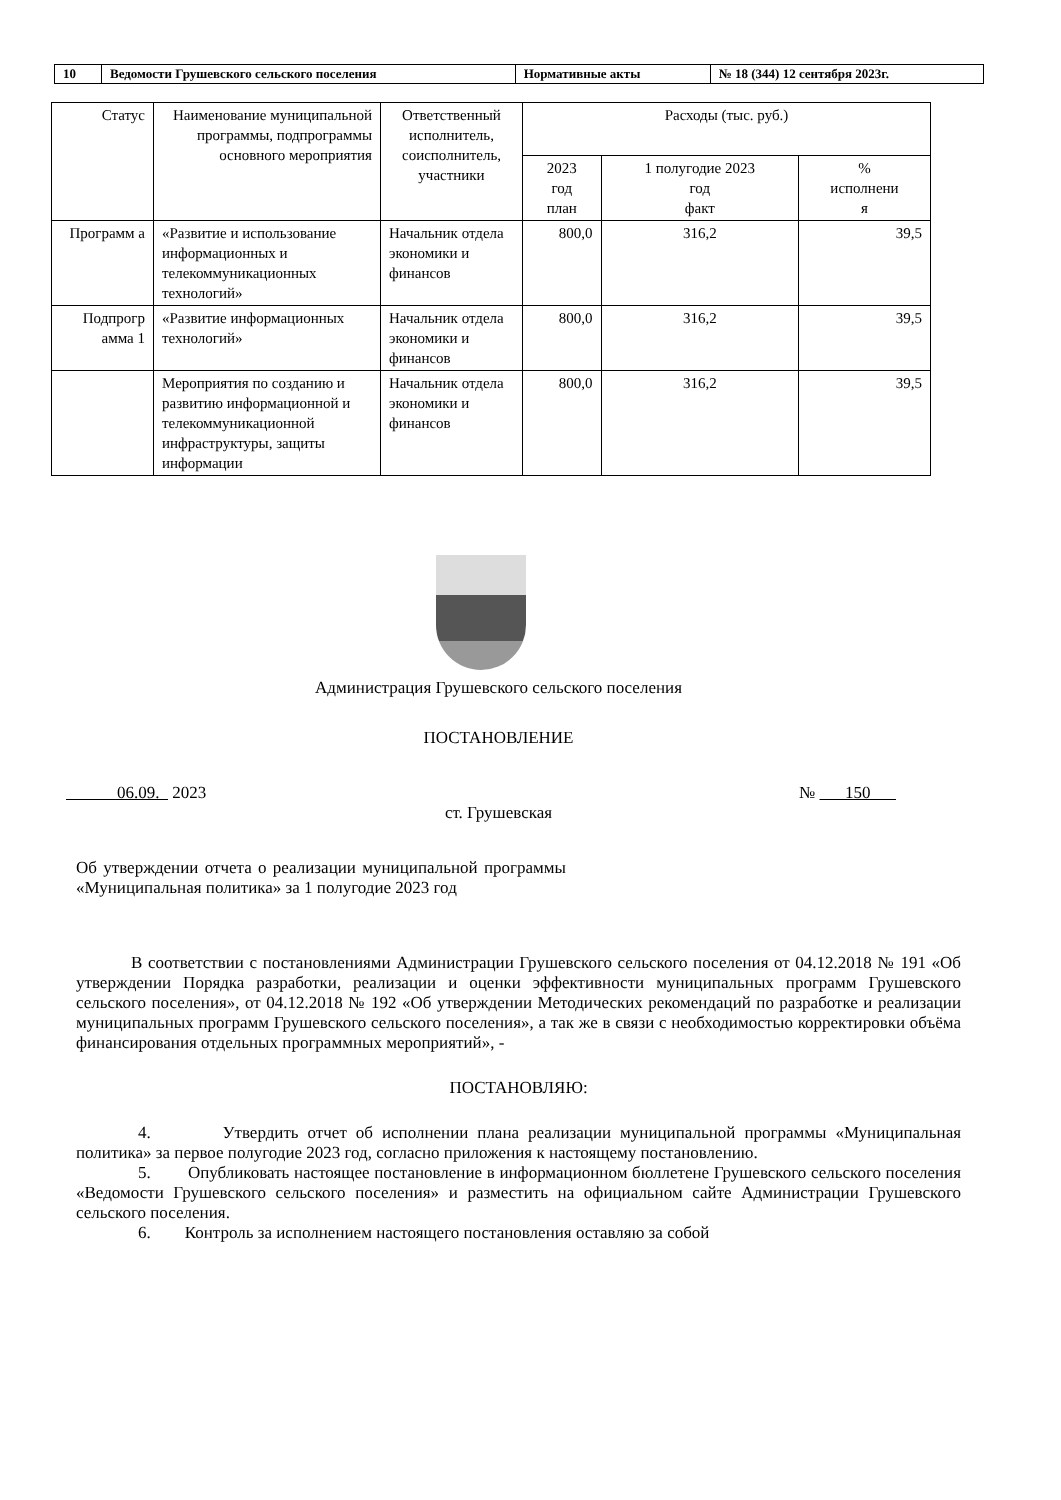| 10 | Ведомости Грушевского сельского поселения | Нормативные акты | № 18 (344) 12 сентября 2023г. |
| Статус | Наименование муниципальной программы, подпрограммы основного мероприятия | Ответственный исполнитель, соисполнитель, участники | Расходы (тыс. руб.) | | |
| --- | --- | --- | --- | --- | --- |
| | | | 2023 год план | 1 полугодие 2023 год факт | % исполнени я |
| Программ а | «Развитие и использование информационных и телекоммуникационных технологий» | Начальник отдела экономики и финансов | 800,0 | 316,2 | 39,5 |
| Подпрогр амма 1 | «Развитие информационных технологий» | Начальник отдела экономики и финансов | 800,0 | 316,2 | 39,5 |
| | Мероприятия по созданию и развитию информационной и телекоммуникационной инфраструктуры, защиты информации | Начальник отдела экономики и финансов | 800,0 | 316,2 | 39,5 |
Администрация Грушевского сельского поселения
ПОСТАНОВЛЕНИЕ
06.09. 2023 № 150
ст. Грушевская
Об утверждении отчета о реализации муниципальной программы «Муниципальная политика» за 1 полугодие 2023 год
В соответствии с постановлениями Администрации Грушевского сельского поселения от 04.12.2018 № 191 «Об утверждении Порядка разработки, реализации и оценки эффективности муниципальных программ Грушевского сельского поселения», от 04.12.2018 № 192 «Об утверждении Методических рекомендаций по разработке и реализации муниципальных программ Грушевского сельского поселения», а так же в связи с необходимостью корректировки объёма финансирования отдельных программных мероприятий», -
ПОСТАНОВЛЯЮ:
4. Утвердить отчет об исполнении плана реализации муниципальной программы «Муниципальная политика» за первое полугодие 2023 год, согласно приложения к настоящему постановлению.
5. Опубликовать настоящее постановление в информационном бюллетене Грушевского сельского поселения «Ведомости Грушевского сельского поселения» и разместить на официальном сайте Администрации Грушевского сельского поселения.
6. Контроль за исполнением настоящего постановления оставляю за собой